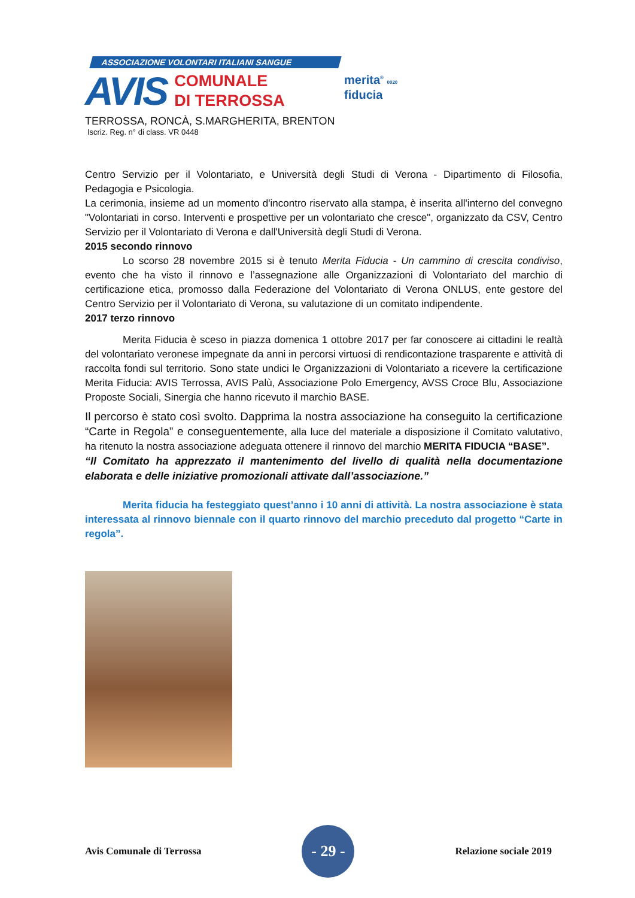ASSOCIAZIONE VOLONTARI ITALIANI SANGUE
AVIS
COMUNALE
DI TERROSSA
TERROSSA, RONCÀ, S.MARGHERITA, BRENTON
Iscriz. Reg. n° di class. VR 0448
merita<sup>®</sup> 0020
fiducia
Centro Servizio per il Volontariato, e Università degli Studi di Verona - Dipartimento di Filosofia, Pedagogia e Psicologia.
La cerimonia, insieme ad un momento d'incontro riservato alla stampa, è inserita all'interno del convegno "Volontariati in corso. Interventi e prospettive per un volontariato che cresce", organizzato da CSV, Centro Servizio per il Volontariato di Verona e dall'Università degli Studi di Verona.
2015 secondo rinnovo
Lo scorso 28 novembre 2015 si è tenuto Merita Fiducia - Un cammino di crescita condiviso, evento che ha visto il rinnovo e l’assegnazione alle Organizzazioni di Volontariato del marchio di certificazione etica, promosso dalla Federazione del Volontariato di Verona ONLUS, ente gestore del Centro Servizio per il Volontariato di Verona, su valutazione di un comitato indipendente.
2017 terzo rinnovo
Merita Fiducia è sceso in piazza domenica 1 ottobre 2017 per far conoscere ai cittadini le realtà del volontariato veronese impegnate da anni in percorsi virtuosi di rendicontazione trasparente e attività di raccolta fondi sul territorio. Sono state undici le Organizzazioni di Volontariato a ricevere la certificazione Merita Fiducia: AVIS Terrossa, AVIS Palù, Associazione Polo Emergency, AVSS Croce Blu, Associazione Proposte Sociali, Sinergia che hanno ricevuto il marchio BASE.
Il percorso è stato così svolto. Dapprima la nostra associazione ha conseguito la certificazione “Carte in Regola” e conseguentemente, alla luce del materiale a disposizione il Comitato valutativo, ha ritenuto la nostra associazione adeguata ottenere il rinnovo del marchio MERITA FIDUCIA “BASE”.
“Il Comitato ha apprezzato il mantenimento del livello di qualità nella documentazione elaborata e delle iniziative promozionali attivate dall’associazione.”
Merita fiducia ha festeggiato quest’anno i 10 anni di attività. La nostra associazione è stata interessata al rinnovo biennale con il quarto rinnovo del marchio preceduto dal progetto “Carte in regola”.
Avis Comunale di Terrossa
- 29 -
Relazione sociale 2019